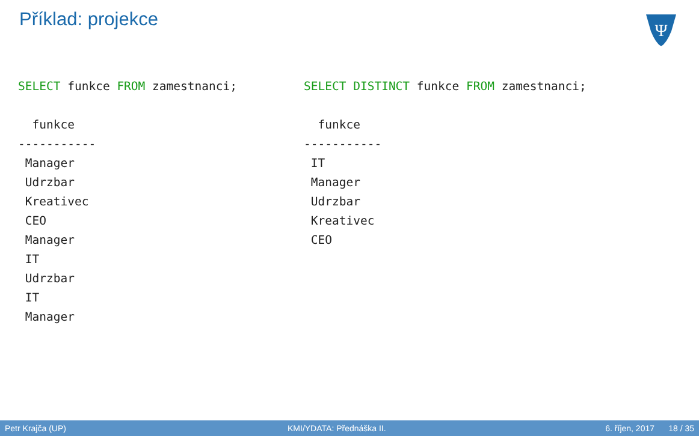Příklad: projekce
Ψ
SELECT funkce FROM zamestnanci;

  funkce
-----------
 Manager
 Udrzbar
 Kreativec
 CEO
 Manager
 IT
 Udrzbar
 IT
 Manager
SELECT DISTINCT funkce FROM zamestnanci;

  funkce
-----------
 IT
 Manager
 Udrzbar
 Kreativec
 CEO
Petr Krajča (UP) KMI/YDATA: Přednáška II. 6. říjen, 2017 18 / 35